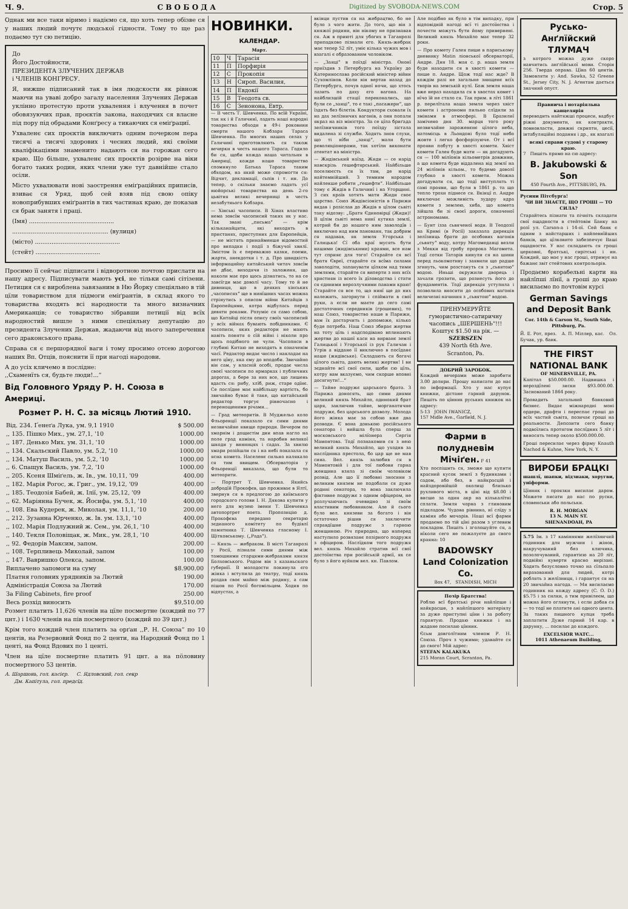Ч. 9. С В О Б О Д А Digitized by SVOBODA-NEWS.COM Стор. 5
Однак ми все таки віримо і надіємо ся, що хоть тепер обізве ся у наших людий почутє людської гідности. Тому то ще раз подаємо тут сю петицію.
До
Його Достойности,
ПРЕЗИДЕНТА ЗЛУЧЕНИХ ДЕРЖАВ
і ЧЛЕНІВ КОНҐРЕСУ.
Я, нижше підписаний так в імя людскости як рівнож маючи на уваві добро загалу населення Злучених Держав уклінно протестую проти ухвалення і влучення в почет обовязуючих прав, проєктів закона, находячих ся власне під пору під обрадами Конґресу а тикаючих ся еміґрациї.
Ухваленє сих проєктів виключить одним почерком пера тисячі а тисячі здорових і чесних людий, які своїми кваліфікаціями знаменито надають ся на горожан сего краю. Що більше, ухваленє сих проєктів розірве на віки богато таких родин, яких члени уже тут давнійше стало осіли.
Місто ухвалювати нові заострення еміґраційних приписів, взиває ся Уряд, щоб сей взяв під свою опіку новоприбувших еміґрантів в тих частинах краю, де показав ся брак занятя і праці.
(Імя) ..............................................
.................................................... (вулиця)
(місто) ..............................................
(стейт) ...................................
Просимо її сейчас підписати і відворотною почтою прислати на нашу адресу. Підписувати мають усі, не тільки самі сітізени. Петиция ся є вироблена завязаним в Ню Йорку спеціяльно в тій цїли товариством для підмоги еміґрантів, в склад якого то товариства входять всі народности та много визначних Американців; се товариство зібравши петиції від всїх народностий вишле з ними спеціяльну депутацію до президента Злучених Держав, жадаючи від нього заперечення сего драконського права.
Справа ся є першорядної ваги і тому просимо отсею дорогою наших Вп. Отців, пояснити її при нагоді народови.
А до усіх кличемо в послідне:
,,Схаменїть ся, будьте люди!...“
Від Головного Уряду Р. Н. Союза в Америці.
Розмет Р. Н. С. за місяць Лютий 1910.
| Від. 234. Ґенеґа Лука, ум. 9,1 1910 | $ 500.00 |
| ,, 135. Пішко Мих., ум. 27,1, '10 | 1000.00 |
| ,, 187. Денько Мих. ум. 31,1, '10 | 1000.00 |
| ,, 134. Скальский Павло, ум. 5,2, '10 | 1000.00 |
| ,, 134. Матуш Василь, ум. 5,2, '10 | 1000.00 |
| ,, 6. Спащук Василь, ум. 7,2, '10 | 1000.00 |
| ,, 205. Ксеня Шміґель, ж. Ів., ум. 10,11, '09 | 400.00 |
| ,, 182. Марія Рогос, ж. Григ., ум. 19,12, '09 | 400.00 |
| ,, 185. Теодозія Бабей, ж. Ілії, ум. 25,12, '09 | 400.00 |
| ,, 62. Марiянна Бучек, ж. Йосифа, ум. 5,1, '10 | 400.00 |
| ,, 108. Ева Кудерек, ж. Миколая, ум. 11,1, '10 | 200.00 |
| ,, 212. Зузанна Юрченко, ж. Ів. ум. 13,1, '10 | 400.00 |
| ,, 102. Марія Подлужний ж. Сем., ум. 26,1, '10 | 400.00 |
| ,, 140. Текля Половіщак, ж. Мик., ум. 28,1, '10 | 400.00 |
| ,, 92. Федорів Максим, запом. | 200.00 |
| ,, 108. Терпливець Миколай, запом | 100.00 |
| ,, 147. Вавришко Олекса, запом. | 100.00 |
| Виплачено запомоги на суму | $8.900.00 |
| Платня головних урядників за Лютий | 190.00 |
| Адміністрація Союза за Лютий | 170.00 |
| За Filing Cabinets, fire proof | 250.00 |
| Весь розхід виносить | $9,510.00 |
Розмет платить 11,626 членів на цїле посмертне (кождий по 77 цнт.) і 1630 членів на пів посмертного (кождий по 39 цнт.)
Крім того кождий член платить за орґан ,,Р. Н. Союза“ по 10 центів, на Резервовий Фонд по 2 центи, на Народний Фонд по 1 центі, на Фонд Вдових по 1 центі.
Член на цїле посмертне платить 91 цнт. а на пöловину посмертного 53 центів.
А. Шаршонь, гол. касієр. С. Ядловский, гол. секр
Дм. Капітула, гол. предсїд.
НОВИНКИ.
КАЛЕНДАР.
| Март. | | |
| --- | --- | --- |
| 10 | Ч | Тарасія |
| 11 | П | Порфирія |
| 12 | С | Прокопія |
| 13 | Н | Сироп. Василия, |
| 14 | П | Евдокії |
| 15 | В | Теодота св. |
| 16 | С | Зенонона, Евтр. |
— В честь Т. Шевченка. По всїй Україні, так як і й Галичинї, ладять наші народні товариства обходи в 49-і роковини смерти нашого Кобзаря Тараса Шевченка. По многих наших селах у Галичинї приготовляють ся також вечерки в честь нашого Тараса. Годило би ся, щоби кожда наша читальня в Америцї, кожде наше товариство споминуло Батька Тараса таким обходом, на який може спромогти ся: Відчит, декламації, сьпів і т. ин. До тепер, о скільки знаємо ладять усї нюйорські товариства на день 2-го цьвітня великі вечерниці в честь незабутнього Кобзаря.
— Хінські часописи. В Хінах властиво нема зовсїм часописий таких як у нас. Так звані „письма“ — крім кільканайцяти, які виходять в пристанях, приступних для Европейців, — не містять принайменше відомостий про випадки і події з біжучої хвилї. Змістом їх є переважно казки, поеми, жарти, анекдотки і т. д. Про швидкість інформацийну китайський читач зовсїм не дбає, виходячи із заложеня, що наколи має про щось дізнатись, то на се завсїгди має доволї часу. Тому то й не дивниця, що в деяких хінських „часописях“ ще в нинїшних часах можна стрінутись з описом війни Китайців з Европейцями, котра відбулась перед девяти роками. Розуміє ся само собою, що Китайці після опису своїх часописий у всїх війнах бувають побідниками. Є часописи, яких редактори не мають навіть понятя о сїй війні і ніколи про щось подібного не чули. Часописи в глубині Китаю не виходять в означенім часї. Редактор видає число і накладає на него цїну, яка єму до вподоби. Звичайно він сам, у власній особі, продає числа своєї часописи по ярмарках і публичних дорогах, а бере за них все, що лишень вдасть ся: рибу, хлїб, риж, старе одїнє. Се послїдне має найбільшу вартість, бо звичайно буває й таке, що китайський редактор торгує рівночасно і перенощеними річами...
— Град метеоритів. В Муджельо коло Фльоренції показало ся сими днями незвичайне явище природи. Вечером по хмарнім і дощистім дни впав нагло на поле град каміня, та наробив великої шкоди у винницях і садах. За хвилю хмари розійшли ся і на небі показала ся ясна комета. Населенє сильно налякало ся тим явищем. Обсерваторія у Фльоренції виказала, що були то метеорити.
— Портрет Т. Шевченка. Якийсь добродїй Прокофєв, що проживає в Ялтї, звернув ся в предлогою до київського городского голови І. Н. Дякова купити у него для музею імени Т. Шевченка автопортрет поета. Пропозицію д. Прокофєва передано секретарю зєдианого комітету по будівлї памятника Т. Шевченка гласному І. Щітковському. („Рада“).
— Князь — жебраком. В місті Таганрозі у Росії, пізнали сими днями між тамошними старцями-жебраками князя Болховського. Родом він з казаньского губернїї. В молодости покинула єго жінка і вступила до театру, тодї князь роздав своє майно між родину, а сам пішов по Росії богомільцем. Ходив по відпустах, а
вкінци пустив ся на жебрацтво, бо не було з чого жити. До того, що він з княжої родини, він нікому не признавав ся. Аж в приюті для убогих в Таганрозі припадково пізнали єго. Князь-жебрак має тепер 52 лїт, уміє кілька чужих мов і взагалі є образованим чоловіком.
— „Заяці“ в поїздї міністра. Ононї приїздив з Петербурга на Україну до Катеринослава російский міністер війни Сухомлінов. Коли він вертав назад до Петербурга, почув одної ночи, що хтось лазить по даху єго вагона. На найблизшій стації переконались, що були се „заяці“, то є такі „пасажери“, що їздять без білєтів. Кондуктори сховали їх на дах зелїзничих вагонів, а они попали якраз на віз міністра. За се цїла бриґада зелїзничників того поїзду зістала видалена зі служби. Ходять знов слухи, що ті нїби „заяці“, мали бути революціонерами, так хотїли виконати атентат на міністра.
— Жидівський наїзд. Жиди — се нарід навскрізь ґешефтярський. Найбільше поселюєсть ся їх там, де нарід найтемнійший. З темним народом найлекше робити „ґешефти“. Найбільше тому є Жидів в Галичинї і на Угорщині. З сих країв хотять мати Жиди своє царство. Союз Жидівсіоністів в Парижи видав і розіслав до Жидів в цїлом сьвіті таку відозву: „Братя Єдиновірцї (Жиди)! В цїлім сьвіті нема нинї кутика землї, котрий би до нашого ним заволодїв і виключно над ним панованя, так добрим ся надавав, як земля Угорська і Галицька! Сї оба краї мусять бути нашими (жидівськими) краями, все нам тут сприяє для того! Старайте ся всї братя Євреї, старайте ся всїма силами заволодіти, запанувати цїлком над тими землями, старайте ся виперти з них всїх християн із всего їх дїловодства і стати ся єдиними нерозлучними панами краю! Старайте ся все то, що нинї ще до них належить, загорнути і спіймати в свої руки, а єсли не маєте до сего самі достаточних середників (грошевих), то наш Союз, товариство наше в Парижи, вам їх достарчить і допоможе, кілько буде потреба. Наш Союз збирає жертви на тоту цїль і надсподівано вплинають жертви до нашої каси на вирванє землї Галицької і Угорської із рук Галичан і Угрів а віддане її виключно в посїданє наше (жидівське). Складають ся богачі цїлого сьвіта, дають великі жертви! І ви зєднайте всї свої сили, щоби сю цїль, котру вам вказуємо, чим скорше вповні досягнути!...“
— Тайне подружє царського брата. З Парижа доносять, що сими днями великий князь Михайло, одинокий брат царя, заключив тайне, морганатичне подружє, без царського дозволу. Молода його жінка має за собою вже два розводи. Є вона донькою російського сенатора і вийшла була сперш за московського мілїонера Сергія Мамонтова. Тодї познакомив ся з нею великий князь Михайло, що уходив за наслїдника престола, бо цар ще не мав сина. Вел. князь залюбив ся в Мамонтовій і для тої любови гарна женщина взяла зі своїм чоловіком розвід. Але що її любовні зносини з великим князем не подобали ся дуже родині сенатора, то вона заключила фіктивне подружє з одним офіцером, не розлучаючись очевидно зі своїм властивим любовником. Але й сього було вел. князеви за богато і він остаточно рішив ся заключити справдїшне подружє з гарною женщиною. Річ природна, що наперед наступило розвязанє позірного подружя з офіциром. Наслїдком того подружя вел. князь Михайло стратив всї свої достоїнства при російській армії, як се було з його вуйком вел. кн. Павлом.
Але подібно як було в тім випадку, при відповідній нагоді всї ті достоїнства і почести можуть бути йому привернені. Великий князь Михайло має тепер 32 роки.
— Про комету Галея пише в париському дневнику Matin ліонської обсерваторії, Андре. Дня 18. мая с. р. наша земля буде находити ся в хвості комети — пише п. Андре. Щож тодї нас жде? В кождім разі не загальне знищенє всїх творів на земській кулї. Бож земля наша вже нераз находила ся в хвостах комет і нїчо їй не стало ся. Так прим. в лїті 1861 р. перелїтала наша земля через хвіст комети і астрономи пильно слїдили за змінами в атмосфері. В Бразилиї замічено дня 30. марця того року незвичайне зароженєнє цїлого неба, натомісць в Льондоні було тодї небо жовте і легко фосфорізуюче. От і всї прояви побуту в хвості комети. Хвіст комети Галея буде мати — як догадують ся — 100 мілїонів кільометрів довжини, а що комета буде віддалена від землї на 24 мілїонів кільом., то будемо доволї глубоко в хвості комети. Можна догадувати ся, що тодї виступлять ті самі прояви, що були в 1861 р. та що тепло трохи піднесе ся. Вкінцї п. Андре виключає можливість зудару ядра комети з землею, хиба, що комета зійшла би зі своєї дороги, означеної астрономами.
— Бунт ізза сьвяченої води. В Теодозії на Кримі (в Росії) заказала дирекція зелїзниць брати до особових вагонів „сьвяту“ воду, котру Магомеданці везли з Мекки від гробу пророка Магомета. Тодї сотки Татарів кинули ся на шини перед льокомотиву і заявили що радше згинуть, чим розстануть ся з „сьвятою“ водою. Иньші окружили дворець і зачали грозити, що розиесуть його до фундаментів. Тодї дирекція уступила і позволила вносити до особових ваґонів величезні начиння з „сьвятою“ водою.
ПРЕНУМЕРУЙТЕ гумористично-сатиричну часопись „ШЕРШЕНЬ“!!! Коштує $1.50 на рік. — SZERSZEN
439 North 6th Ave.
Scranton, Pa.
ДОБРИЙ ЗАРОБОК.
Кождий вечерами може заробити 3.00 доляри. Прошу написати до нас по інформації. Хто у нас купує книжки, дістане гарний дарунок. Пишіть по цїнник руських книжок на адресу:
5-13 JOHN IWANICZ,
157 Midle Ave., Garfield, N. J.
Фарми в полудневім Мічіґен. F 41
Хто поспішить ся, зможе ще купити красний кусок землї з будинками і садом, або без, в найкрасцій і найздоровійшій околиці близько рухливого міста, в цїні від $8.00 і висше за один акр на кількалїтні сплати. Земля чорна з глиновим підкладом. Чудова рівнина, нї слїду з каміня або мочарів. Наші всї фарми продаємо по тій цїні разом з углевим покладом. Пишіть і зголошуйте ся, а нїколи сего не пожалуєте до свого краяна: 10
BADOWSKY
Land Colonization Co.
Box 47, STANDISH, MICH
Позір Братства!
Роблю всї братські річи найлїпше і найкрасше, з найлїпшого матеріялу за дуже приступні цїни і за роботу гарантую. Продаю книжки і на жадане посилаю цїнник.
Єсьм довголїтним членом Р. Н. Союза. Проч з чужими; удавайте ся до свого! Мій адрес:
STEFAN KALAKUKA
215 Moran Court, Scranton, Pa.
Русько-Анґлїйский ТЛУМАЧ
з котрого можна дуже скоро навчитись анґлїйської мови. Сторін 256. Тверда оправа. Цїна 60 центів. Замовляти у: And. Sawka, 52 Greene St., Jersey City, N. J. Аґентам дається значний опуст.
Правнича і нотаріяльна канцелярія
переводить найтяжші процеси, вадбує ріжні документи, як контракти, повновласти, довжні скрипти, цесії, інтабуляційні подання і др., як взагалі
всякі справи судові у старому краю.
7 Пишіть прямо на сю адресу:
B. Jakubowski & Son
450 Fourth Ave., PITTSBURG, PA.
Русини Пітсбурґа!
ЧИ ВИ ЗНАЄТЕ, ЩО ГРОШІ — ТО СИЛА?
Старайтесь пізнати та пічніть складати свої ощадности в стейтовім Банку на розї ул. Carson-а і 14-ої. Сей банк є одним з найстарших і найпевнїйших банків, що цїлковито забезпечує Ваші ощадности. У нас складають ся гроші церковні, братські, сирітські і ин. Кождий, що має у нас гроші, отримує на бажанє звіт стейтових контрольорів.
Продаємо корабельні карти на найлїпші лїнії, а гроші до краю висилаємо по почтовім курсі
German Savings and Deposit Bank
Cor. 14th & Carson St., South Side, Pittsburg, Pa.
Й. Е. Рот, през. А. П. Міллер, кас. Ол. Бучак, ур. банк.
THE FIRST NATIONAL BANK
OF MINERSVILLE, PA.
Капітал $50.000.00. Надвишка і нероздїлені зиски $93.000.00. Заснований 1864 року.
Провадить загальний банковий бизнес. Видає міжнародні моні ордери, драфти і переспає гроші до всїх частий сьвіта, позичає гроші на реальности. Депозити сего банку подвоїлись протягом послїдних 5 лїт і виносять тепер около $500.000.00.
Гроші пересилає через фірму Knauth Nachod & Kuhne, New York, N. Y.
ВИРОБИ БРАЦКІ
шашлї, шапки, відзнаки, хоругви, уніформи.
Цїнник і проязки висилає даром. Можете писати до нас по руски, словенськи або польськи.
R. H. MORGAN
13 N. MAIN ST.
SHENANDOAH, PA
5.75 Ім. з 17 каміннями желїзничий годинник для мужчин і жінок, накручуваний без ключика, позолочуваний, гарантією на 20 лїт, подвійні куверти красно вирізані. Ходить безусловно точно на сїльпало вирахований для людей, котрі роблять з желїзниця, і гарантує ся на 20 звичайна нагода. — Ми висилаємо годинник на кожду адресу (C. O. D.) $5.75 і за силки, а тим привілеєм, що можна його оглянути, і єсли добав ся — то тодї не платите ані одного цента. За таких пишного купця треба заплатити Дуже гарний 14 кар. в дарунку, ... посилає до кождого.
EXCELSIOR WATC...
1011 Athenaeum Building,